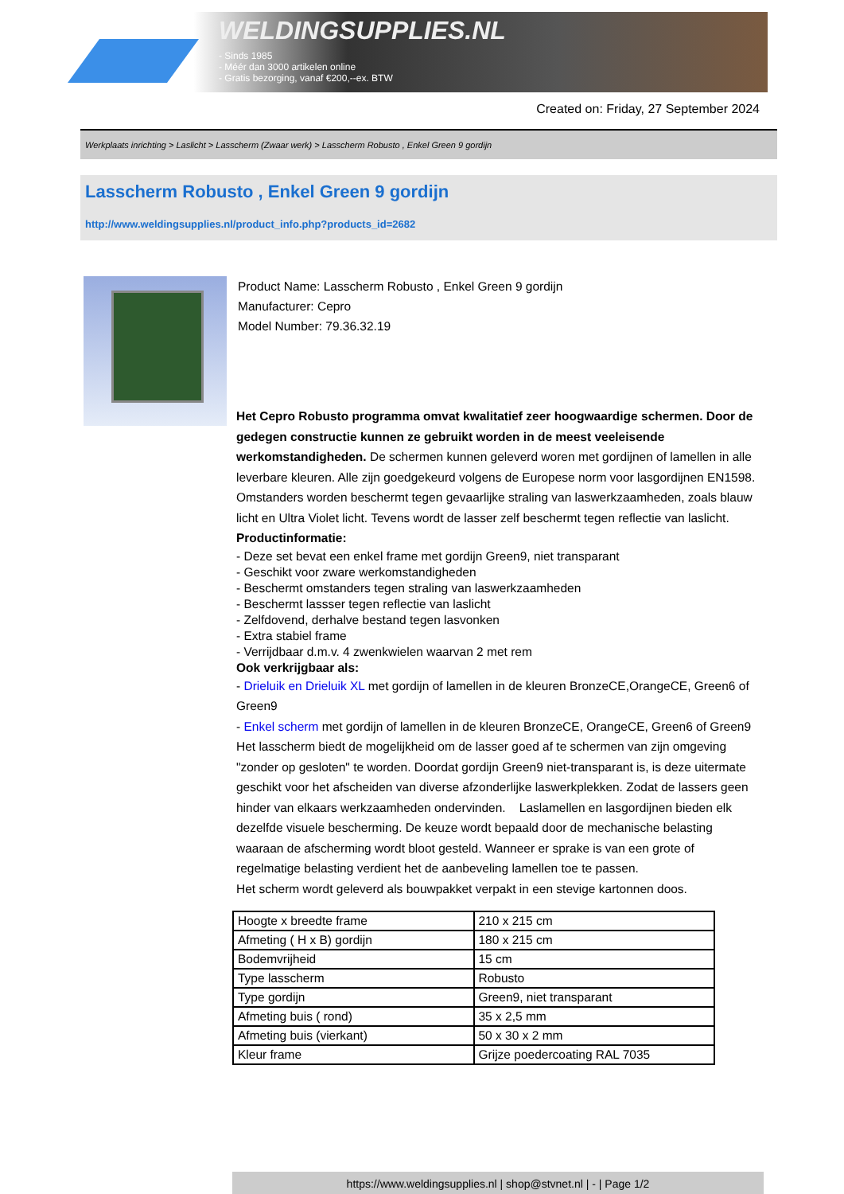WELDINGSUPPLIES.NL
- Sinds 1985
- Méér dan 3000 artikelen online
- Gratis bezorging, vanaf €200,--ex. BTW
Created on: Friday, 27 September 2024
Werkplaats inrichting > Laslicht > Lasscherm (Zwaar werk) > Lasscherm Robusto , Enkel Green 9 gordijn
Lasscherm Robusto , Enkel Green 9 gordijn
http://www.weldingsupplies.nl/product_info.php?products_id=2682
Product Name: Lasscherm Robusto , Enkel Green 9 gordijn
Manufacturer: Cepro
Model Number: 79.36.32.19
Het Cepro Robusto programma omvat kwalitatief zeer hoogwaardige schermen. Door de gedegen constructie kunnen ze gebruikt worden in de meest veeleisende werkomstandigheden. De schermen kunnen geleverd woren met gordijnen of lamellen in alle leverbare kleuren. Alle zijn goedgekeurd volgens de Europese norm voor lasgordijnen EN1598. Omstanders worden beschermt tegen gevaarlijke straling van laswerkzaamheden, zoals blauw licht en Ultra Violet licht. Tevens wordt de lasser zelf beschermt tegen reflectie van laslicht. Productinformatie:
- Deze set bevat een enkel frame met gordijn Green9, niet transparant
- Geschikt voor zware werkomstandigheden
- Beschermt omstanders tegen straling van laswerkzaamheden
- Beschermt lassser tegen reflectie van laslicht
- Zelfdovend, derhalve bestand tegen lasvonken
- Extra stabiel frame
- Verrijdbaar d.m.v. 4 zwenkwielen waarvan 2 met rem
Ook verkrijgbaar als:
- Drieluik en Drieluik XL met gordijn of lamellen in de kleuren BronzeCE,OrangeCE, Green6 of Green9
- Enkel scherm met gordijn of lamellen in de kleuren BronzeCE, OrangeCE, Green6 of Green9
Het lasscherm biedt de mogelijkheid om de lasser goed af te schermen van zijn omgeving "zonder op gesloten" te worden. Doordat gordijn Green9 niet-transparant is, is deze uitermate geschikt voor het afscheiden van diverse afzonderlijke laswerkplekken. Zodat de lassers geen hinder van elkaars werkzaamheden ondervinden. Laslamellen en lasgordijnen bieden elk dezelfde visuele bescherming. De keuze wordt bepaald door de mechanische belasting waaraan de afscherming wordt bloot gesteld. Wanneer er sprake is van een grote of regelmatige belasting verdient het de aanbeveling lamellen toe te passen.
Het scherm wordt geleverd als bouwpakket verpakt in een stevige kartonnen doos.
| Hoogte x breedte frame | 210 x 215 cm |
| Afmeting ( H x B) gordijn | 180 x 215 cm |
| Bodemvrijheid | 15 cm |
| Type lasscherm | Robusto |
| Type gordijn | Green9, niet transparant |
| Afmeting buis ( rond) | 35 x 2,5 mm |
| Afmeting buis (vierkant) | 50 x 30 x 2 mm |
| Kleur frame | Grijze poedercoating RAL 7035 |
https://www.weldingsupplies.nl | shop@stvnet.nl | - | Page 1/2